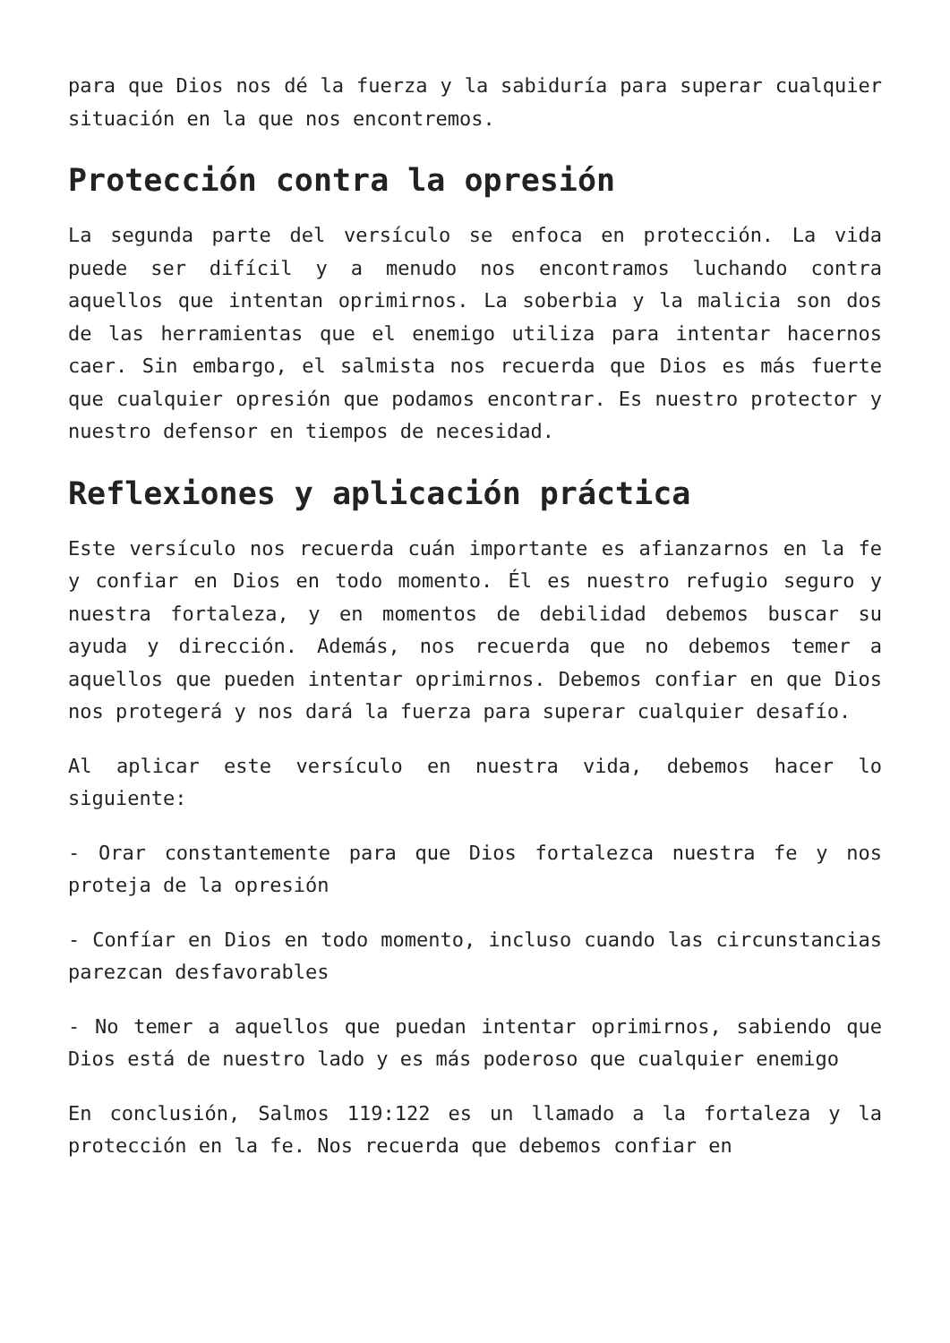para que Dios nos dé la fuerza y la sabiduría para superar cualquier situación en la que nos encontremos.
Protección contra la opresión
La segunda parte del versículo se enfoca en protección. La vida puede ser difícil y a menudo nos encontramos luchando contra aquellos que intentan oprimirnos. La soberbia y la malicia son dos de las herramientas que el enemigo utiliza para intentar hacernos caer. Sin embargo, el salmista nos recuerda que Dios es más fuerte que cualquier opresión que podamos encontrar. Es nuestro protector y nuestro defensor en tiempos de necesidad.
Reflexiones y aplicación práctica
Este versículo nos recuerda cuán importante es afianzarnos en la fe y confiar en Dios en todo momento. Él es nuestro refugio seguro y nuestra fortaleza, y en momentos de debilidad debemos buscar su ayuda y dirección. Además, nos recuerda que no debemos temer a aquellos que pueden intentar oprimirnos. Debemos confiar en que Dios nos protegerá y nos dará la fuerza para superar cualquier desafío.
Al aplicar este versículo en nuestra vida, debemos hacer lo siguiente:
- Orar constantemente para que Dios fortalezca nuestra fe y nos proteja de la opresión
- Confíar en Dios en todo momento, incluso cuando las circunstancias parezcan desfavorables
- No temer a aquellos que puedan intentar oprimirnos, sabiendo que Dios está de nuestro lado y es más poderoso que cualquier enemigo
En conclusión, Salmos 119:122 es un llamado a la fortaleza y la protección en la fe. Nos recuerda que debemos confiar en